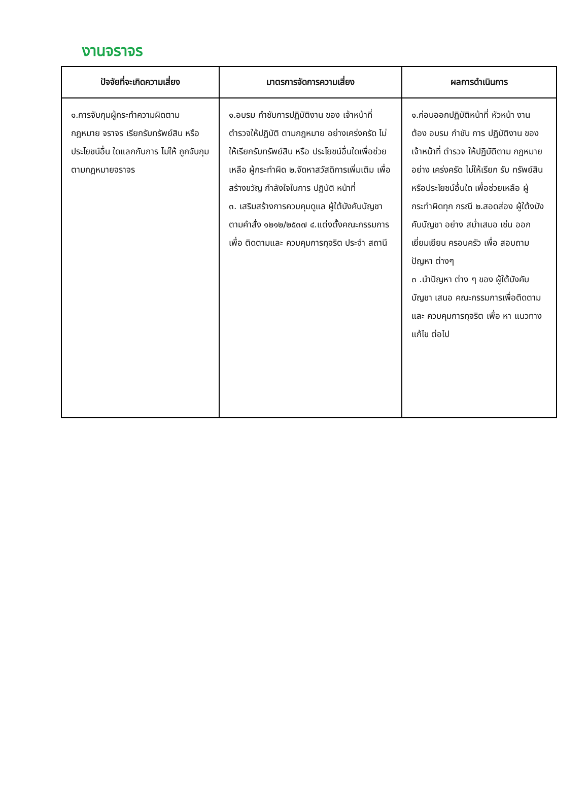งานจราจร
| ปัจจัยที่จะเกิดความเสี่ยง | มาตรการจัดการความเสี่ยง | ผลการดำเนินการ |
| --- | --- | --- |
| ๑.การจับกุมผู้กระทำความผิดตาม กฎหมาย จราจร เรียกรับทรัพย์สิน หรือประโยชน์อื่น ใดแลกกับการ ไม่ให้ ถูกจับกุมตามกฎหมายจราจร | ๑.อบรม กำชับการปฏิบัติงาน ของ เจ้าหน้าที่ตำรวจให้ปฏิบัติ ตามกฎหมาย อย่างเคร่งครัด ไม่ให้เรียกรับทรัพย์สิน หรือ ประโยชน์อื่นใดเพื่อช่วยเหลือ ผู้กระทำผิด ๒.จัดหาสวัสดิการเพิ่มเติม เพื่อ สร้างขวัญ กำลังใจในการ ปฏิบัติ หน้าที่ ๓. เสริมสร้างการควบคุมดูแล ผู้ใต้บังคับบัญชา ตามคำสั่ง ๑๒๑๒/๒๕๓๗ ๔.แต่งตั้งคณะกรรมการเพื่อ ติดตามและ ควบคุมการทุจริต ประจำ สถานี | ๑.ก่อนออกปฏิบัติหน้าที่ หัวหน้า งาน ต้อง อบรม กำชับ การ ปฏิบัติงาน ของ เจ้าหน้าที่ ตำรวจ ให้ปฏิบัติตาม กฎหมาย อย่าง เคร่งครัด ไม่ให้เรียก รับ ทรัพย์สิน หรือประโยชน์อื่นใด เพื่อช่วยเหลือ ผู้กระทำผิดทุก กรณี ๒.สอดส่อง ผู้ใต้งบังคับบัญชา อย่าง สม่ำเสมอ เช่น ออก เยี่ยมเยียน ครอบครัว เพื่อ สอบถามปัญหา ต่างๆ ๓ .นำปัญหา ต่าง ๆ ของ ผู้ใต้บังคับบัญชา เสนอ คณะกรรมการเพื่อติดตาม และ ควบคุมการทุจริต เพื่อ หา แนวทาง แก้ไข ต่อไป |